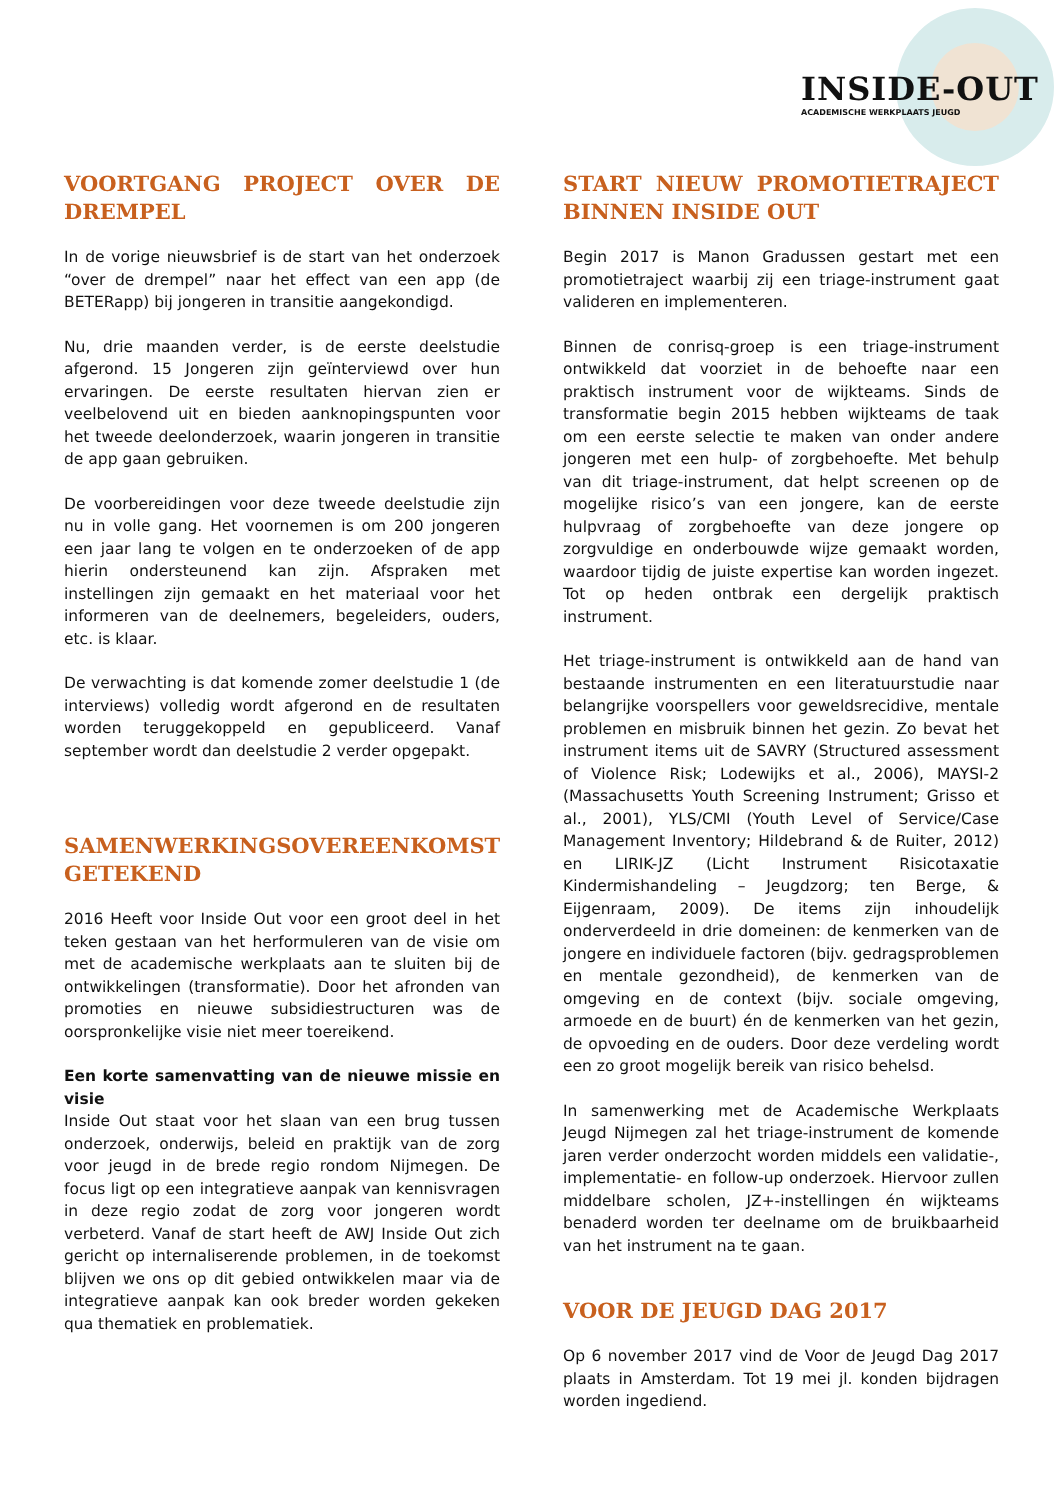INSIDE-OUT
ACADEMISCHE WERKPLAATS JEUGD
VOORTGANG PROJECT OVER DE DREMPEL
In de vorige nieuwsbrief is de start van het onderzoek “over de drempel” naar het effect van een app (de BETERapp) bij jongeren in transitie aangekondigd.
Nu, drie maanden verder, is de eerste deelstudie afgerond. 15 Jongeren zijn geïnterviewd over hun ervaringen. De eerste resultaten hiervan zien er veelbelovend uit en bieden aanknopingspunten voor het tweede deelonderzoek, waarin jongeren in transitie de app gaan gebruiken.
De voorbereidingen voor deze tweede deelstudie zijn nu in volle gang. Het voornemen is om 200 jongeren een jaar lang te volgen en te onderzoeken of de app hierin ondersteunend kan zijn. Afspraken met instellingen zijn gemaakt en het materiaal voor het informeren van de deelnemers, begeleiders, ouders, etc. is klaar.
De verwachting is dat komende zomer deelstudie 1 (de interviews) volledig wordt afgerond en de resultaten worden teruggekoppeld en gepubliceerd. Vanaf september wordt dan deelstudie 2 verder opgepakt.
SAMENWERKINGSOVEREENKOMST GETEKEND
2016 Heeft voor Inside Out voor een groot deel in het teken gestaan van het herformuleren van de visie om met de academische werkplaats aan te sluiten bij de ontwikkelingen (transformatie). Door het afronden van promoties en nieuwe subsidiestructuren was de oorspronkelijke visie niet meer toereikend.
Een korte samenvatting van de nieuwe missie en visie
Inside Out staat voor het slaan van een brug tussen onderzoek, onderwijs, beleid en praktijk van de zorg voor jeugd in de brede regio rondom Nijmegen. De focus ligt op een integratieve aanpak van kennisvragen in deze regio zodat de zorg voor jongeren wordt verbeterd. Vanaf de start heeft de AWJ Inside Out zich gericht op internaliserende problemen, in de toekomst blijven we ons op dit gebied ontwikkelen maar via de integratieve aanpak kan ook breder worden gekeken qua thematiek en problematiek.
START NIEUW PROMOTIETRAJECT BINNEN INSIDE OUT
Begin 2017 is Manon Gradussen gestart met een promotietraject waarbij zij een triage-instrument gaat valideren en implementeren.
Binnen de conrisq-groep is een triage-instrument ontwikkeld dat voorziet in de behoefte naar een praktisch instrument voor de wijkteams. Sinds de transformatie begin 2015 hebben wijkteams de taak om een eerste selectie te maken van onder andere jongeren met een hulp- of zorgbehoefte. Met behulp van dit triage-instrument, dat helpt screenen op de mogelijke risico’s van een jongere, kan de eerste hulpvraag of zorgbehoefte van deze jongere op zorgvuldige en onderbouwde wijze gemaakt worden, waardoor tijdig de juiste expertise kan worden ingezet. Tot op heden ontbrak een dergelijk praktisch instrument.
Het triage-instrument is ontwikkeld aan de hand van bestaande instrumenten en een literatuurstudie naar belangrijke voorspellers voor geweldsrecidive, mentale problemen en misbruik binnen het gezin. Zo bevat het instrument items uit de SAVRY (Structured assessment of Violence Risk; Lodewijks et al., 2006), MAYSI-2 (Massachusetts Youth Screening Instrument; Grisso et al., 2001), YLS/CMI (Youth Level of Service/Case Management Inventory; Hildebrand & de Ruiter, 2012) en LIRIK-JZ (Licht Instrument Risicotaxatie Kindermishandeling – Jeugdzorg; ten Berge, & Eijgenraam, 2009). De items zijn inhoudelijk onderverdeeld in drie domeinen: de kenmerken van de jongere en individuele factoren (bijv. gedragsproblemen en mentale gezondheid), de kenmerken van de omgeving en de context (bijv. sociale omgeving, armoede en de buurt) én de kenmerken van het gezin, de opvoeding en de ouders. Door deze verdeling wordt een zo groot mogelijk bereik van risico behelsd.
In samenwerking met de Academische Werkplaats Jeugd Nijmegen zal het triage-instrument de komende jaren verder onderzocht worden middels een validatie-, implementatie- en follow-up onderzoek. Hiervoor zullen middelbare scholen, JZ+-instellingen én wijkteams benaderd worden ter deelname om de bruikbaarheid van het instrument na te gaan.
VOOR DE JEUGD DAG 2017
Op 6 november 2017 vind de Voor de Jeugd Dag 2017 plaats in Amsterdam. Tot 19 mei jl. konden bijdragen worden ingediend.